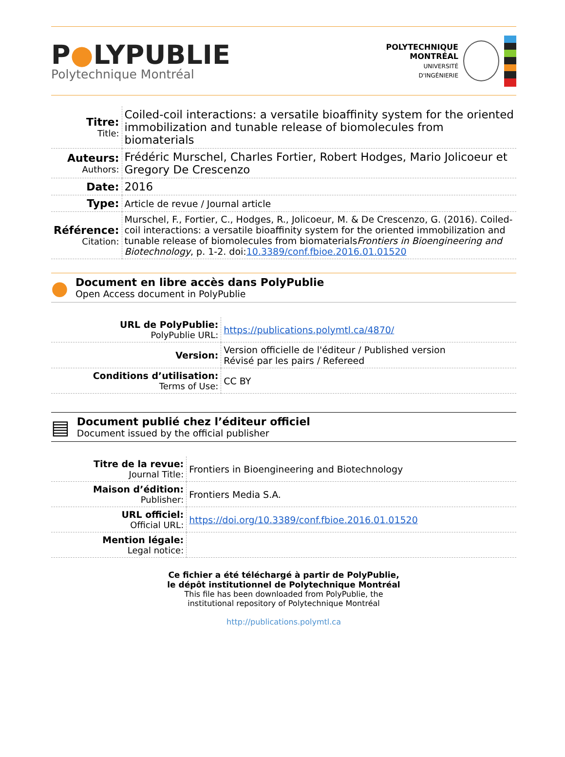P●LYPUBLIE
Polytechnique Montréal
POLYTECHNIQUE
MONTRÉAL
UNIVERSITÉ
D'INGÉNIERIE
| Titre: Title: | Coiled-coil interactions: a versatile bioaffinity system for the oriented immobilization and tunable release of biomolecules from biomaterials |
| Auteurs: Authors: | Frédéric Murschel, Charles Fortier, Robert Hodges, Mario Jolicoeur et Gregory De Crescenzo |
| Date: | 2016 |
| Type: | Article de revue / Journal article |
| Référence: Citation: | Murschel, F., Fortier, C., Hodges, R., Jolicoeur, M. & De Crescenzo, G. (2016). Coiled-coil interactions: a versatile bioaffinity system for the oriented immobilization and tunable release of biomolecules from biomaterials Frontiers in Bioengineering and Biotechnology , p. 1-2. doi: 10.3389/conf.fbioe.2016.01.01520 |
●
Document en libre accès dans PolyPublie
Open Access document in PolyPublie
| URL de PolyPublie: PolyPublie URL: | https://publications.polymtl.ca/4870/ |
| Version: | Version officielle de l'éditeur / Published version Révisé par les pairs / Refereed |
| Conditions d’utilisation: Terms of Use: | CC BY |
▤
Document publié chez l’éditeur officiel
Document issued by the official publisher
| Titre de la revue: Journal Title: | Frontiers in Bioengineering and Biotechnology |
| Maison d’édition: Publisher: | Frontiers Media S.A. |
| URL officiel: Official URL: | https://doi.org/10.3389/conf.fbioe.2016.01.01520 |
| Mention légale: Legal notice: | |
Ce fichier a été téléchargé à partir de PolyPublie,
le dépôt institutionnel de Polytechnique Montréal
This file has been downloaded from PolyPublie, the
institutional repository of Polytechnique Montréal
http://publications.polymtl.ca